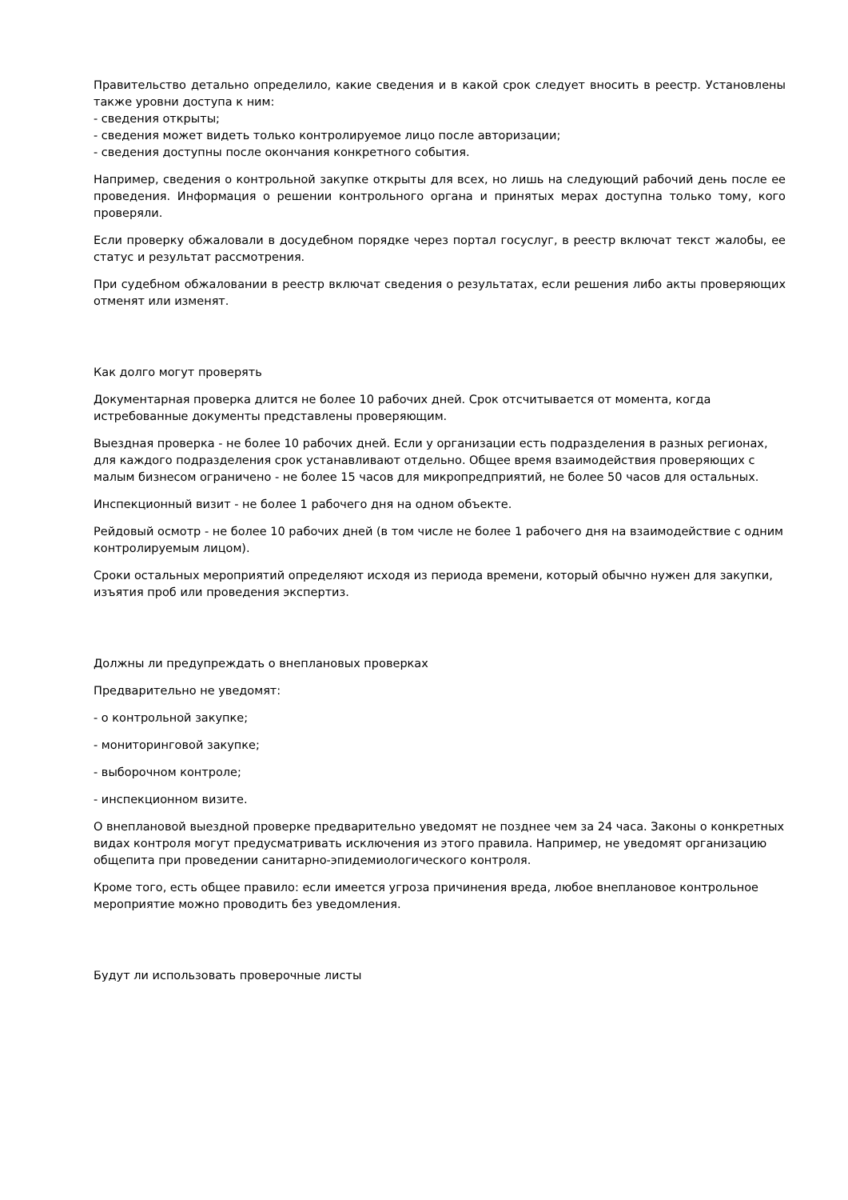Правительство детально определило, какие сведения и в какой срок следует вносить в реестр. Установлены также уровни доступа к ним:
- сведения открыты;
- сведения может видеть только контролируемое лицо после авторизации;
- сведения доступны после окончания конкретного события.
Например, сведения о контрольной закупке открыты для всех, но лишь на следующий рабочий день после ее проведения. Информация о решении контрольного органа и принятых мерах доступна только тому, кого проверяли.
Если проверку обжаловали в досудебном порядке через портал госуслуг, в реестр включат текст жалобы, ее статус и результат рассмотрения.
При судебном обжаловании в реестр включат сведения о результатах, если решения либо акты проверяющих отменят или изменят.
Как долго могут проверять
Документарная проверка длится не более 10 рабочих дней. Срок отсчитывается от момента, когда истребованные документы представлены проверяющим.
Выездная проверка - не более 10 рабочих дней. Если у организации есть подразделения в разных регионах, для каждого подразделения срок устанавливают отдельно. Общее время взаимодействия проверяющих с малым бизнесом ограничено - не более 15 часов для микропредприятий, не более 50 часов для остальных.
Инспекционный визит - не более 1 рабочего дня на одном объекте.
Рейдовый осмотр - не более 10 рабочих дней (в том числе не более 1 рабочего дня на взаимодействие с одним контролируемым лицом).
Сроки остальных мероприятий определяют исходя из периода времени, который обычно нужен для закупки, изъятия проб или проведения экспертиз.
Должны ли предупреждать о внеплановых проверках
Предварительно не уведомят:
- о контрольной закупке;
- мониторинговой закупке;
- выборочном контроле;
- инспекционном визите.
О внеплановой выездной проверке предварительно уведомят не позднее чем за 24 часа. Законы о конкретных видах контроля могут предусматривать исключения из этого правила. Например, не уведомят организацию общепита при проведении санитарно-эпидемиологического контроля.
Кроме того, есть общее правило: если имеется угроза причинения вреда, любое внеплановое контрольное мероприятие можно проводить без уведомления.
Будут ли использовать проверочные листы